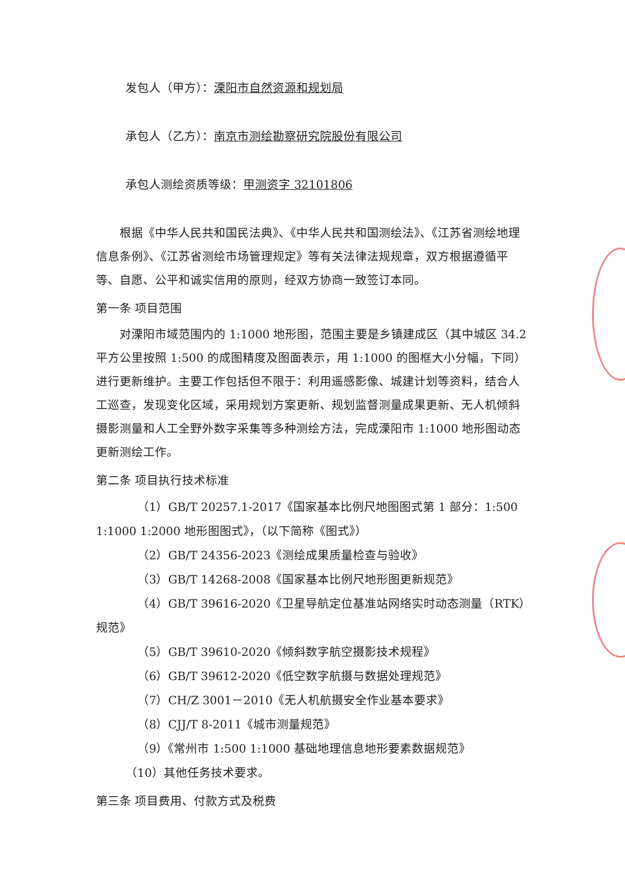发包人（甲方）：溧阳市自然资源和规划局
承包人（乙方）：南京市测绘勘察研究院股份有限公司
承包人测绘资质等级：甲测资字 32101806
根据《中华人民共和国民法典》、《中华人民共和国测绘法》、《江苏省测绘地理信息条例》、《江苏省测绘市场管理规定》等有关法律法规规章，双方根据遵循平等、自愿、公平和诚实信用的原则，经双方协商一致签订本同。
第一条 项目范围
对溧阳市域范围内的 1:1000 地形图，范围主要是乡镇建成区（其中城区 34.2 平方公里按照 1:500 的成图精度及图面表示，用 1:1000 的图框大小分幅，下同）进行更新维护。主要工作包括但不限于：利用遥感影像、城建计划等资料，结合人工巡查，发现变化区域，采用规划方案更新、规划监督测量成果更新、无人机倾斜摄影测量和人工全野外数字采集等多种测绘方法，完成溧阳市 1:1000 地形图动态更新测绘工作。
第二条 项目执行技术标准
（1）GB/T 20257.1-2017《国家基本比例尺地图图式第 1 部分：1:500 1:1000 1:2000 地形图图式》，（以下简称《图式》）
（2）GB/T 24356-2023《测绘成果质量检查与验收》
（3）GB/T 14268-2008《国家基本比例尺地形图更新规范》
（4）GB/T 39616-2020《卫星导航定位基准站网络实时动态测量（RTK）规范》
（5）GB/T 39610-2020《倾斜数字航空摄影技术规程》
（6）GB/T 39612-2020《低空数字航摄与数据处理规范》
（7）CH/Z 3001－2010《无人机航摄安全作业基本要求》
（8）CJJ/T 8-2011《城市测量规范》
（9）《常州市 1:500 1:1000 基础地理信息地形要素数据规范》
（10）其他任务技术要求。
第三条 项目费用、付款方式及税费